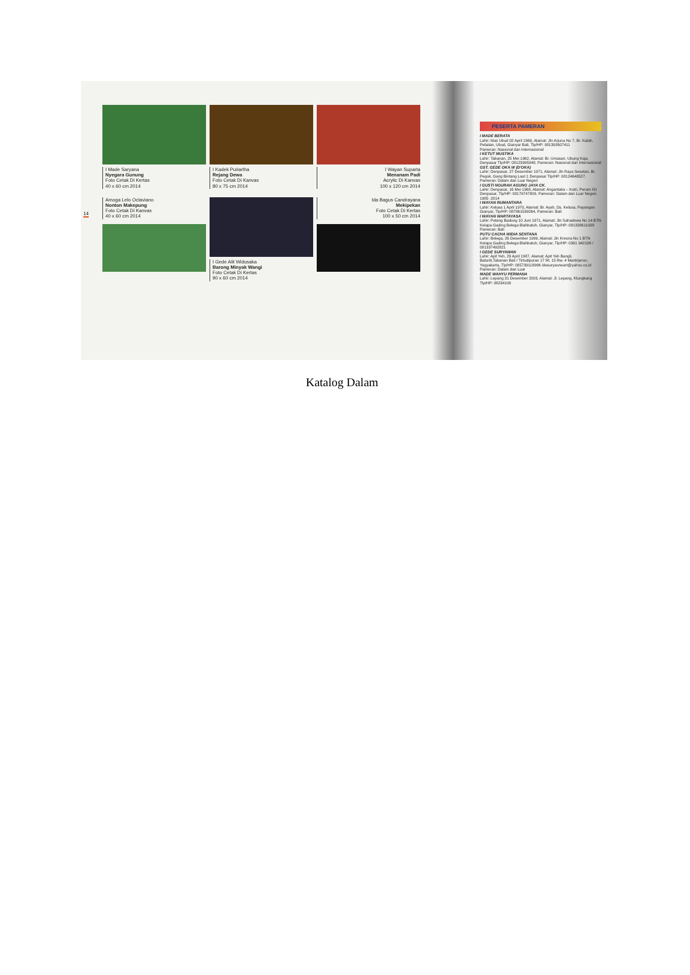14
I Made Saryana
Nyegara Gunung
Foto Cetak Di Kertas
40 x 60 cm 2014
I Kadek Puriartha
Rejang Dewa
Foto Cetak Di Kanvas
80 x 75 cm 2014
I Wayan Suparta
Menanam Padi
Acrylic Di Kanvas
100 x 120 cm 2014
Amoga Lelo Octaviano
Nonton Makepung
Foto Cetak Di Kanvas
40 x 60 cm 2014
I Gede Alit Widusaka
Barong Minyak Wangi
Foto Cetak Di Kertas
90 x 60 cm 2014
Ida Bagus Candrayana
Mekipekan
Foto Cetak Di Kertas
100 x 50 cm 2014
PESERTA PAMERAN
I MADE BERATA
Lahir: Mas Ubud 02 April 1969, Alamat: Jln Arjuna No 7, Br. Kalah, Peliatan, Ubud, Gianyar Bali, Tlp/HP: 081392607411
Pameran: Nasional dan Internasional
I KETUT MUSTIKA
Lahir: Tabanan, 25 Mei 1962, Alamat: Br. Umasari, Ubung Kaja, Denpasar Tlp/HP: 08123995948, Pameran: Nasional dan Internasional
GST. GEDE OKA W (D'OKA)
Lahir: Denpasar, 27 Desember 1971, Alamat: Jln Raya Sesetan, Br. Pegok, Gang Bintang Laut 1 Denpasar Tlp/HP: 08124646527, Pameran: Dalam dan Luar Negeri
I GUSTI NGURAH AGUNG JAYA CK.
Lahir: Denpasar, 16 Mei 1968, Alamat: Angantaka – Kutri, Perum ISI Denpasar, Tlp/HP: 08179747809, Pameran: Dalam dan Luar Negeri, 1985 -2014
I WAYAN RUMANTARA
Lahir: Kelusa 1 April 1970, Alamat: Br. Ayah, Ds. Kelusa, Payangan Gianyar, Tlp/HP: 087861599264, Pameran: Bali
I WAYAN WARTAYASA
Lahir: Petang Badung 10 Juni 1971, Alamat: Jln Sahadewa No 14 BTN Kelapa Gading Belega Blahbatuh, Gianyar, Tlp/HP: 081338611008
Pameran: Bali
PUTU CACHA WIDIA SENTANA
Lahir: Belega, 26 Desember 1999, Alamat: Jln Kresna No 1 BTN Kelapa Gading Belega Blahbatuh, Gianyar, Tlp/HP: 0361 942106 / 081337492821
I GEDE SURYAWAN
Lahir: Apit Yeh, 29 April 1987, Alamat: Apit Yeh Bangli, Baturiti,Tabanan Bali / Tirtodipuran 17 Rt. 15 Rw. 4 Mantrijeron, Yogyakarta, Tlp/HP: 085739118996 /desuryaoneart@yahoo.co.id
Pameran: Dalam dan Luar
MADE WAHYU PERMANA
Lahir: Lepang 31 Desember 2003, Alamat: Jl. Lepang, Klungkung Tlp/HP: 08234100
Katalog Dalam